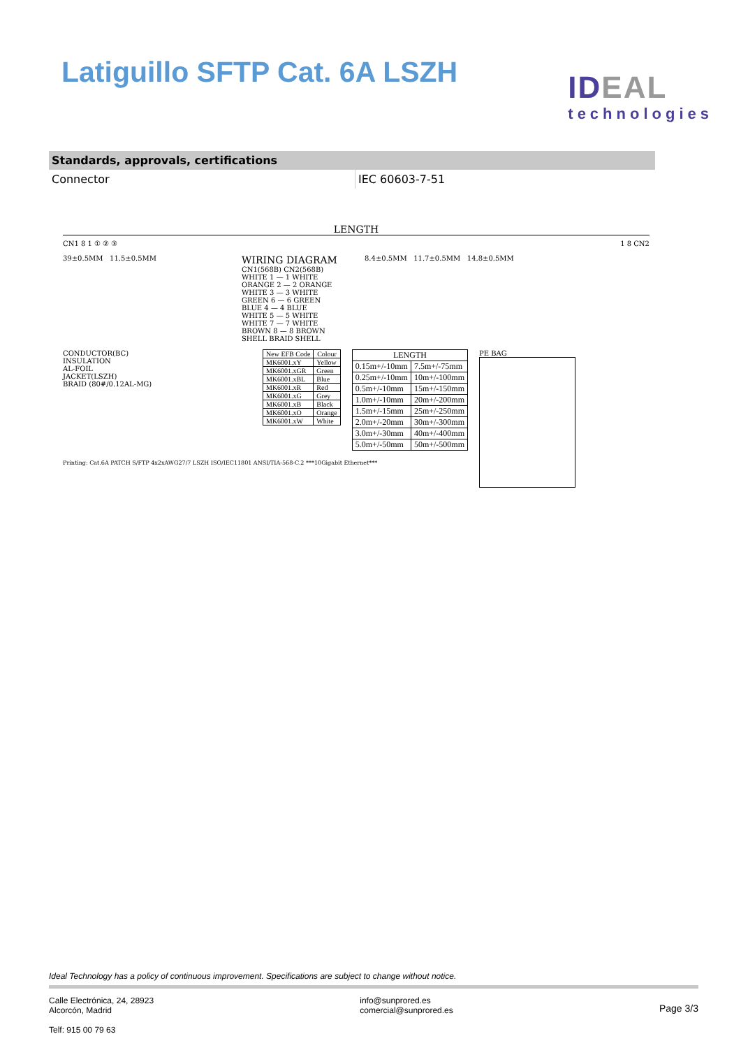Latiguillo SFTP Cat. 6A LSZH
IDEAL
technologies
| Standards, approvals, certifications | |
| --- | --- |
| Connector | IEC 60603-7-51 |
LENGTH
CN1 8 1 ① ② ③ 1 8 CN2
39±0.5MM 11.5±0.5MM
WIRING DIAGRAM
CN1(568B) CN2(568B)
WHITE 1 — 1 WHITE
ORANGE 2 — 2 ORANGE
WHITE 3 — 3 WHITE
GREEN 6 — 6 GREEN
BLUE 4 — 4 BLUE
WHITE 5 — 5 WHITE
WHITE 7 — 7 WHITE
BROWN 8 — 8 BROWN
SHELL BRAID SHELL
8.4±0.5MM 11.7±0.5MM 14.8±0.5MM
CONDUCTOR(BC)
INSULATION
AL-FOIL
JACKET(LSZH)
BRAID (80#/0.12AL-MG)
| New EFB Code | Colour |
| --- | --- |
| MK6001.xY | Yellow |
| MK6001.xGR | Green |
| MK6001.xBL | Blue |
| MK6001.xR | Red |
| MK6001.xG | Grey |
| MK6001.xB | Black |
| MK6001.xO | Orange |
| MK6001.xW | White |
| LENGTH | |
| --- | --- |
| 0.15m+/-10mm | 7.5m+/-75mm |
| 0.25m+/-10mm | 10m+/-100mm |
| 0.5m+/-10mm | 15m+/-150mm |
| 1.0m+/-10mm | 20m+/-200mm |
| 1.5m+/-15mm | 25m+/-250mm |
| 2.0m+/-20mm | 30m+/-300mm |
| 3.0m+/-30mm | 40m+/-400mm |
| 5.0m+/-50mm | 50m+/-500mm |
PE BAG
Printing: Cat.6A PATCH S/FTP 4x2xAWG27/7 LSZH ISO/IEC11801 ANSI/TIA-568-C.2 ***10Gigabit Ethernet***
Ideal Technology has a policy of continuous improvement. Specifications are subject to change without notice.
Calle Electrónica, 24, 28923
Alcorcón, Madrid
Telf: 915 00 79 63
info@sunprored.es
comercial@sunprored.es
Page 3/3